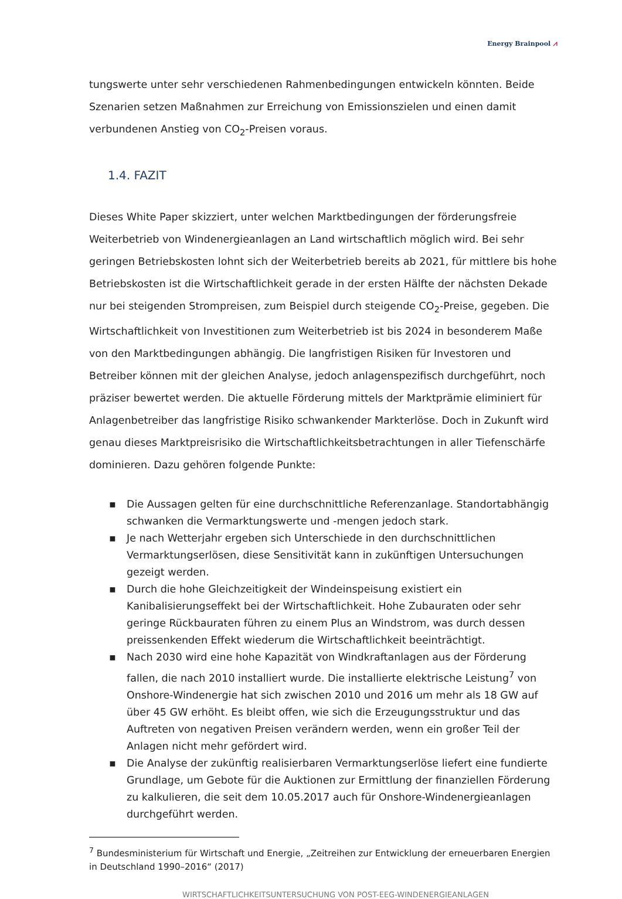Energy Brainpool ⩘
tungswerte unter sehr verschiedenen Rahmenbedingungen entwickeln könnten. Beide Szenarien setzen Maßnahmen zur Erreichung von Emissionszielen und einen damit verbundenen Anstieg von CO<sub>2</sub>-Preisen voraus.
1.4. FAZIT
Dieses White Paper skizziert, unter welchen Marktbedingungen der förderungsfreie Weiterbetrieb von Windenergieanlagen an Land wirtschaftlich möglich wird. Bei sehr geringen Betriebskosten lohnt sich der Weiterbetrieb bereits ab 2021, für mittlere bis hohe Betriebskosten ist die Wirtschaftlichkeit gerade in der ersten Hälfte der nächsten Dekade nur bei steigenden Strompreisen, zum Beispiel durch steigende CO<sub>2</sub>-Preise, gegeben. Die Wirtschaftlichkeit von Investitionen zum Weiterbetrieb ist bis 2024 in besonderem Maße von den Marktbedingungen abhängig. Die langfristigen Risiken für Investoren und Betreiber können mit der gleichen Analyse, jedoch anlagenspezifisch durchgeführt, noch präziser bewertet werden. Die aktuelle Förderung mittels der Marktprämie eliminiert für Anlagenbetreiber das langfristige Risiko schwankender Markterlöse. Doch in Zukunft wird genau dieses Marktpreisrisiko die Wirtschaftlichkeitsbetrachtungen in aller Tiefenschärfe dominieren. Dazu gehören folgende Punkte:
▪ Die Aussagen gelten für eine durchschnittliche Referenzanlage. Standortabhängig schwanken die Vermarktungswerte und -mengen jedoch stark.
▪ Je nach Wetterjahr ergeben sich Unterschiede in den durchschnittlichen Vermarktungserlösen, diese Sensitivität kann in zukünftigen Untersuchungen gezeigt werden.
▪ Durch die hohe Gleichzeitigkeit der Windeinspeisung existiert ein Kanibalisierungseffekt bei der Wirtschaftlichkeit. Hohe Zubauraten oder sehr geringe Rückbauraten führen zu einem Plus an Windstrom, was durch dessen preissenkenden Effekt wiederum die Wirtschaftlichkeit beeinträchtigt.
▪ Nach 2030 wird eine hohe Kapazität von Windkraftanlagen aus der Förderung fallen, die nach 2010 installiert wurde. Die installierte elektrische Leistung<sup>7</sup> von Onshore-Windenergie hat sich zwischen 2010 und 2016 um mehr als 18 GW auf über 45 GW erhöht. Es bleibt offen, wie sich die Erzeugungsstruktur und das Auftreten von negativen Preisen verändern werden, wenn ein großer Teil der Anlagen nicht mehr gefördert wird.
▪ Die Analyse der zukünftig realisierbaren Vermarktungserlöse liefert eine fundierte Grundlage, um Gebote für die Auktionen zur Ermittlung der finanziellen Förderung zu kalkulieren, die seit dem 10.05.2017 auch für Onshore-Windenergieanlagen durchgeführt werden.
<sup>7</sup> Bundesministerium für Wirtschaft und Energie, „Zeitreihen zur Entwicklung der erneuerbaren Energien in Deutschland 1990–2016“ (2017)
WIRTSCHAFTLICHKEITSUNTERSUCHUNG VON POST-EEG-WINDENERGIEANLAGEN